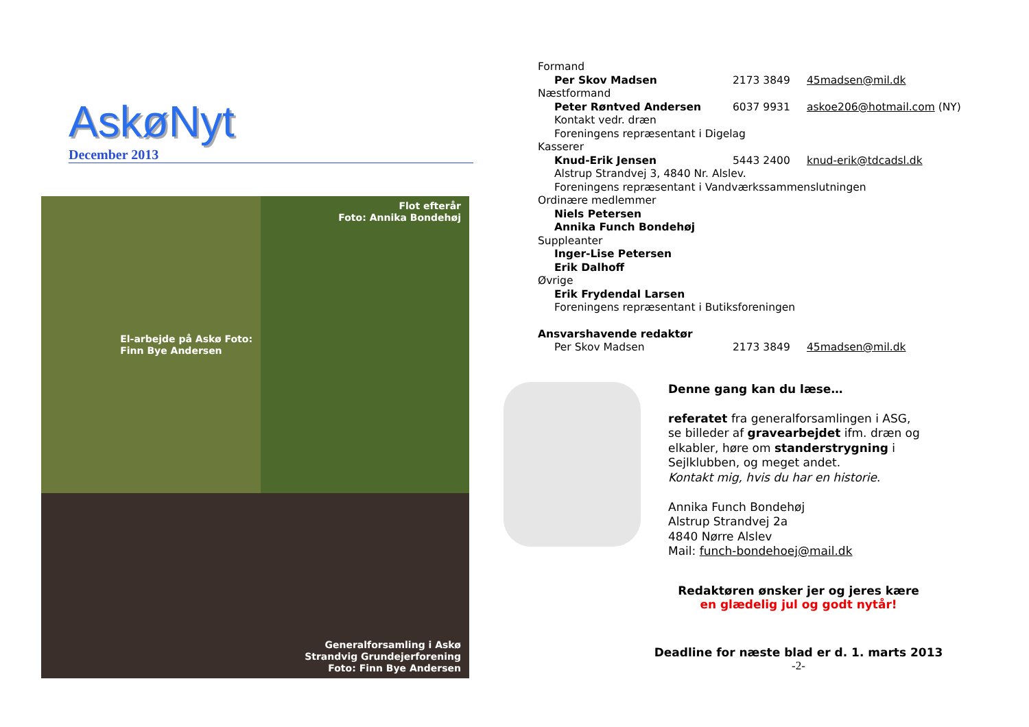AskøNyt
December 2013
El-arbejde på Askø Foto:
Finn Bye Andersen
Flot efterår
Foto: Annika Bondehøj
Generalforsamling i Askø
Strandvig Grundejerforening
Foto: Finn Bye Andersen
Formand
Per Skov Madsen 2173 3849 45madsen@mil.dk
Næstformand
Peter Røntved Andersen 6037 9931 askoe206@hotmail.com (NY)
Kontakt vedr. dræn
Foreningens repræsentant i Digelag
Kasserer
Knud-Erik Jensen 5443 2400 knud-erik@tdcadsl.dk
Alstrup Strandvej 3, 4840 Nr. Alslev.
Foreningens repræsentant i Vandværkssammenslutningen
Ordinære medlemmer
Niels Petersen
Annika Funch Bondehøj
Suppleanter
Inger-Lise Petersen
Erik Dalhoff
Øvrige
Erik Frydendal Larsen
Foreningens repræsentant i Butiksforeningen
Ansvarshavende redaktør
Per Skov Madsen 2173 3849 45madsen@mil.dk
Denne gang kan du læse…
referatet fra generalforsamlingen i ASG,
se billeder af gravearbejdet ifm. dræn og
elkabler, høre om standerstrygning i
Sejlklubben, og meget andet.
Kontakt mig, hvis du har en historie.
Annika Funch Bondehøj
Alstrup Strandvej 2a
4840 Nørre Alslev
Mail: funch-bondehoej@mail.dk
Redaktøren ønsker jer og jeres kære
en glædelig jul og godt nytår!
Deadline for næste blad er d. 1. marts 2013
-2-